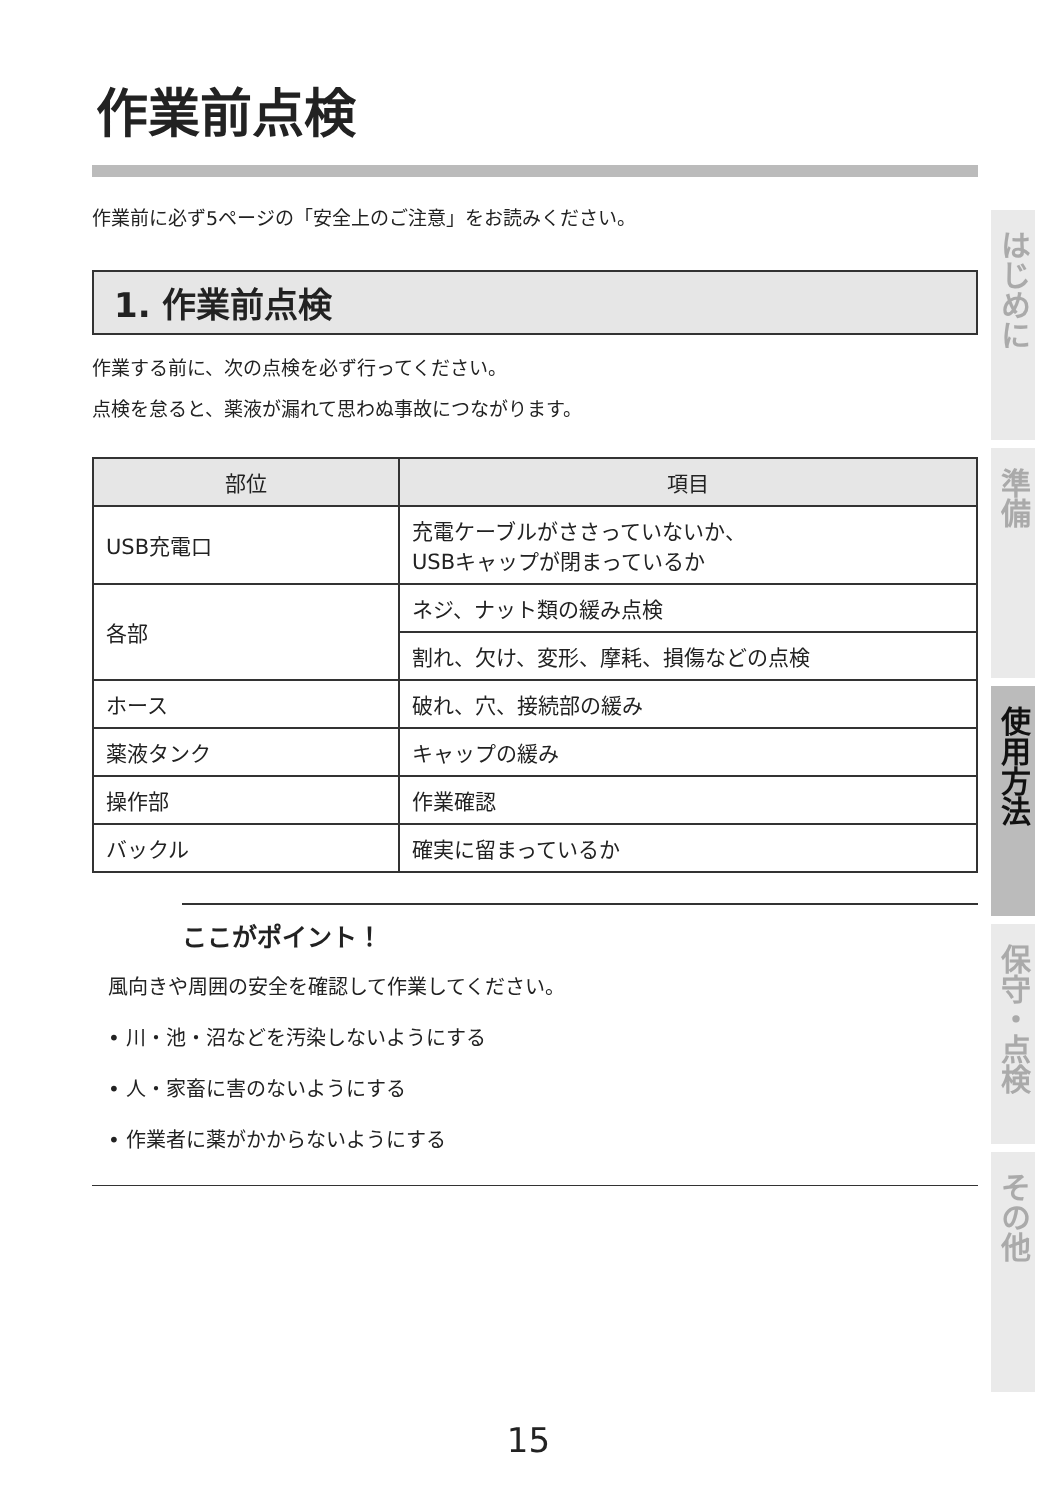作業前点検
作業前に必ず5ページの「安全上のご注意」をお読みください。
1. 作業前点検
作業する前に、次の点検を必ず行ってください。
点検を怠ると、薬液が漏れて思わぬ事故につながります。
| 部位 | 項目 |
| --- | --- |
| USB充電口 | 充電ケーブルがささっていないか、 USBキャップが閉まっているか |
| 各部 | ネジ、ナット類の緩み点検 |
| | 割れ、欠け、変形、摩耗、損傷などの点検 |
| ホース | 破れ、穴、接続部の緩み |
| 薬液タンク | キャップの緩み |
| 操作部 | 作業確認 |
| バックル | 確実に留まっているか |
ここがポイント！
風向きや周囲の安全を確認して作業してください。
• 川・池・沼などを汚染しないようにする
• 人・家畜に害のないようにする
• 作業者に薬がかからないようにする
はじめに
準備
使用方法
保守・点検
その他
15